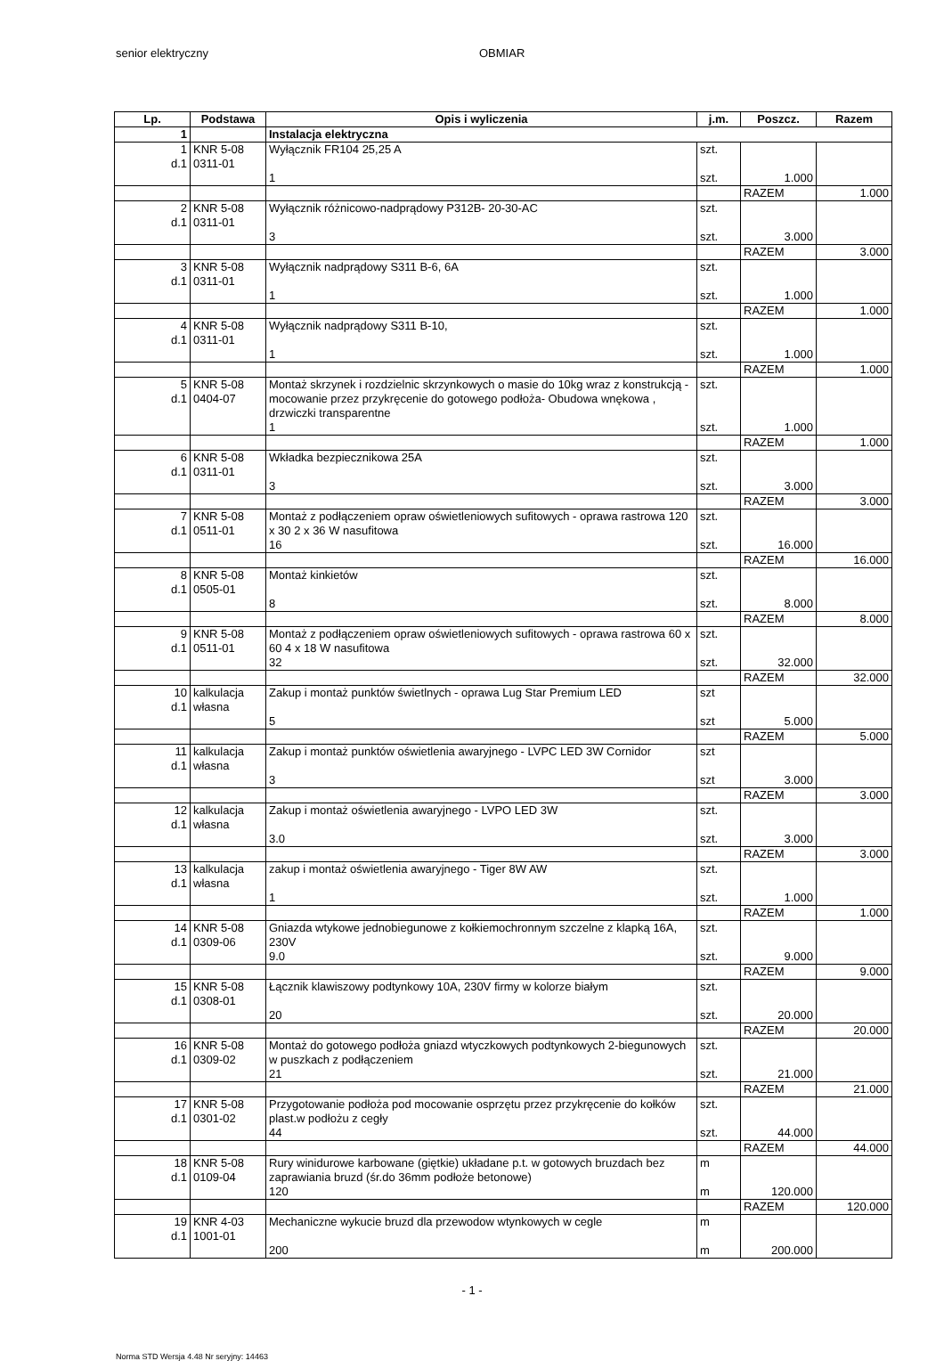senior elektryczny OBMIAR
| Lp. | Podstawa | Opis i wyliczenia | j.m. | Poszcz. | Razem |
| --- | --- | --- | --- | --- | --- |
| 1 | | Instalacja elektryczna | | | |
| 1 d.1 | KNR 5-08 0311-01 | Wyłącznik FR104 25,25 A 1 | szt. szt. | 1.000 | |
| | | | | RAZEM | 1.000 |
| 2 d.1 | KNR 5-08 0311-01 | Wyłącznik różnicowo-nadprądowy P312B- 20-30-AC 3 | szt. szt. | 3.000 | |
| | | | | RAZEM | 3.000 |
| 3 d.1 | KNR 5-08 0311-01 | Wyłącznik nadprądowy S311 B-6, 6A 1 | szt. szt. | 1.000 | |
| | | | | RAZEM | 1.000 |
| 4 d.1 | KNR 5-08 0311-01 | Wyłącznik nadprądowy S311 B-10, 1 | szt. szt. | 1.000 | |
| | | | | RAZEM | 1.000 |
| 5 d.1 | KNR 5-08 0404-07 | Montaż skrzynek i rozdzielnic skrzynkowych o masie do 10kg wraz z konstrukcją - mocowanie przez przykręcenie do gotowego podłoża- Obudowa wnękowa , drzwiczki transparentne 1 | szt. szt. | 1.000 | |
| | | | | RAZEM | 1.000 |
| 6 d.1 | KNR 5-08 0311-01 | Wkładka bezpiecznikowa 25A 3 | szt. szt. | 3.000 | |
| | | | | RAZEM | 3.000 |
| 7 d.1 | KNR 5-08 0511-01 | Montaż z podłączeniem opraw oświetleniowych sufitowych - oprawa rastrowa 120 x 30 2 x 36 W nasufitowa 16 | szt. szt. | 16.000 | |
| | | | | RAZEM | 16.000 |
| 8 d.1 | KNR 5-08 0505-01 | Montaż kinkietów 8 | szt. szt. | 8.000 | |
| | | | | RAZEM | 8.000 |
| 9 d.1 | KNR 5-08 0511-01 | Montaż z podłączeniem opraw oświetleniowych sufitowych - oprawa rastrowa 60 x 60 4 x 18 W nasufitowa 32 | szt. szt. | 32.000 | |
| | | | | RAZEM | 32.000 |
| 10 d.1 | kalkulacja własna | Zakup i montaż punktów świetlnych - oprawa Lug Star Premium LED 5 | szt szt | 5.000 | |
| | | | | RAZEM | 5.000 |
| 11 d.1 | kalkulacja własna | Zakup i montaż punktów oświetlenia awaryjnego - LVPC LED 3W Cornidor 3 | szt szt | 3.000 | |
| | | | | RAZEM | 3.000 |
| 12 d.1 | kalkulacja własna | Zakup i montaż oświetlenia awaryjnego - LVPO LED 3W 3.0 | szt. szt. | 3.000 | |
| | | | | RAZEM | 3.000 |
| 13 d.1 | kalkulacja własna | zakup i montaż oświetlenia awaryjnego - Tiger 8W AW 1 | szt. szt. | 1.000 | |
| | | | | RAZEM | 1.000 |
| 14 d.1 | KNR 5-08 0309-06 | Gniazda wtykowe jednobiegunowe z kołkiemochronnym szczelne z klapką 16A, 230V 9.0 | szt. szt. | 9.000 | |
| | | | | RAZEM | 9.000 |
| 15 d.1 | KNR 5-08 0308-01 | Łącznik klawiszowy podtynkowy 10A, 230V firmy w kolorze białym 20 | szt. szt. | 20.000 | |
| | | | | RAZEM | 20.000 |
| 16 d.1 | KNR 5-08 0309-02 | Montaż do gotowego podłoża gniazd wtyczkowych podtynkowych 2-biegunowych w puszkach z podłączeniem 21 | szt. szt. | 21.000 | |
| | | | | RAZEM | 21.000 |
| 17 d.1 | KNR 5-08 0301-02 | Przygotowanie podłoża pod mocowanie osprzętu przez przykręcenie do kołków plast.w podłożu z cegły 44 | szt. szt. | 44.000 | |
| | | | | RAZEM | 44.000 |
| 18 d.1 | KNR 5-08 0109-04 | Rury winidurowe karbowane (giętkie) układane p.t. w gotowych bruzdach bez zaprawiania bruzd (śr.do 36mm podłoże betonowe) 120 | m m | 120.000 | |
| | | | | RAZEM | 120.000 |
| 19 d.1 | KNR 4-03 1001-01 | Mechaniczne wykucie bruzd dla przewodow wtynkowych w cegle 200 | m m | 200.000 | |
- 1 -
Norma STD Wersja 4.48 Nr seryjny: 14463